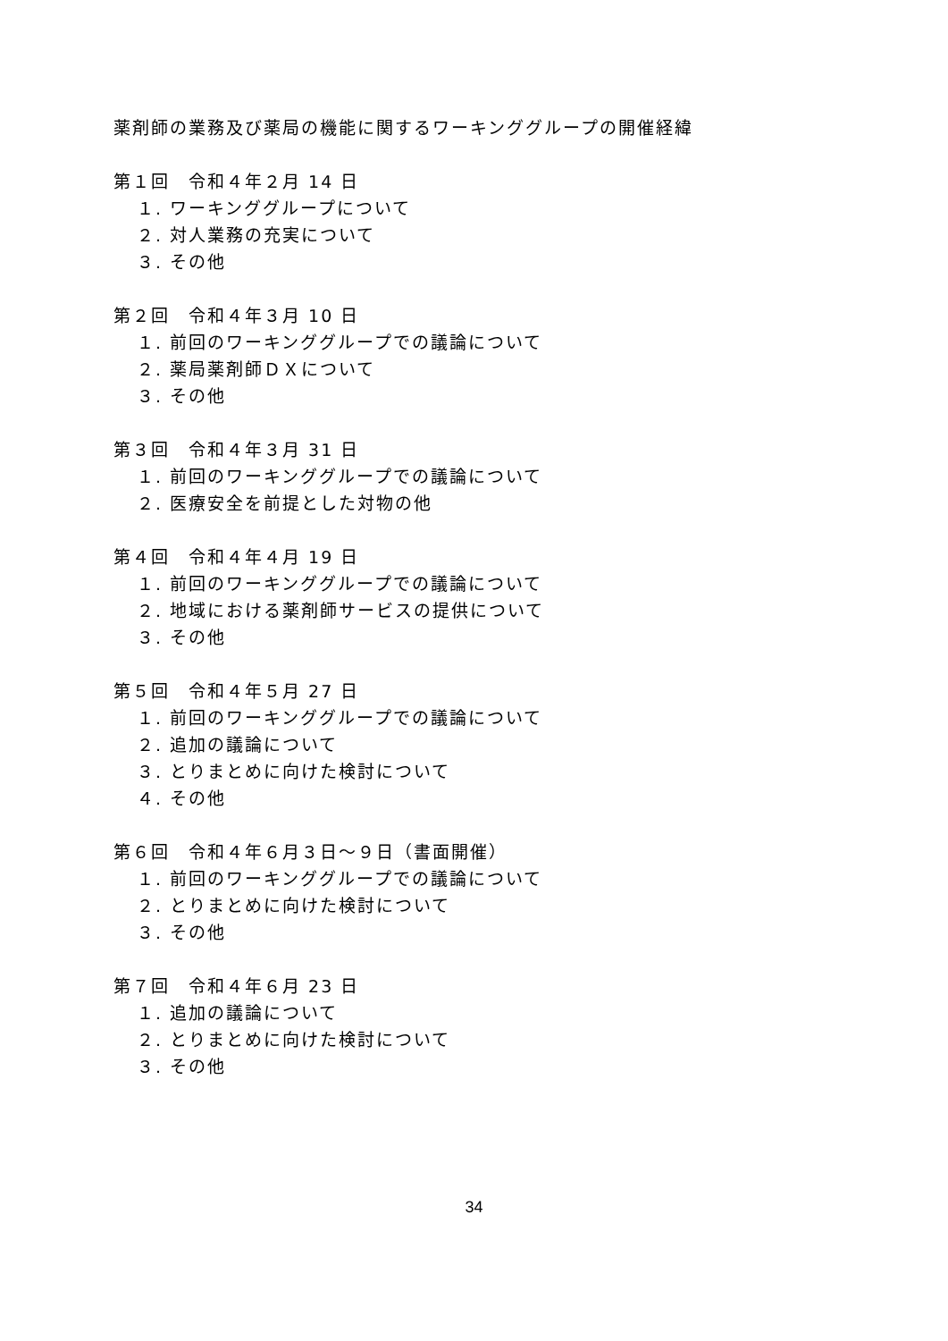薬剤師の業務及び薬局の機能に関するワーキンググループの開催経緯
第１回　令和４年２月 14 日
１. ワーキンググループについて
２. 対人業務の充実について
３. その他
第２回　令和４年３月 10 日
１. 前回のワーキンググループでの議論について
２. 薬局薬剤師ＤＸについて
３. その他
第３回　令和４年３月 31 日
１. 前回のワーキンググループでの議論について
２. 医療安全を前提とした対物の他
第４回　令和４年４月 19 日
１. 前回のワーキンググループでの議論について
２. 地域における薬剤師サービスの提供について
３. その他
第５回　令和４年５月 27 日
１. 前回のワーキンググループでの議論について
２. 追加の議論について
３. とりまとめに向けた検討について
４. その他
第６回　令和４年６月３日～９日（書面開催）
１. 前回のワーキンググループでの議論について
２. とりまとめに向けた検討について
３. その他
第７回　令和４年６月 23 日
１. 追加の議論について
２. とりまとめに向けた検討について
３. その他
34